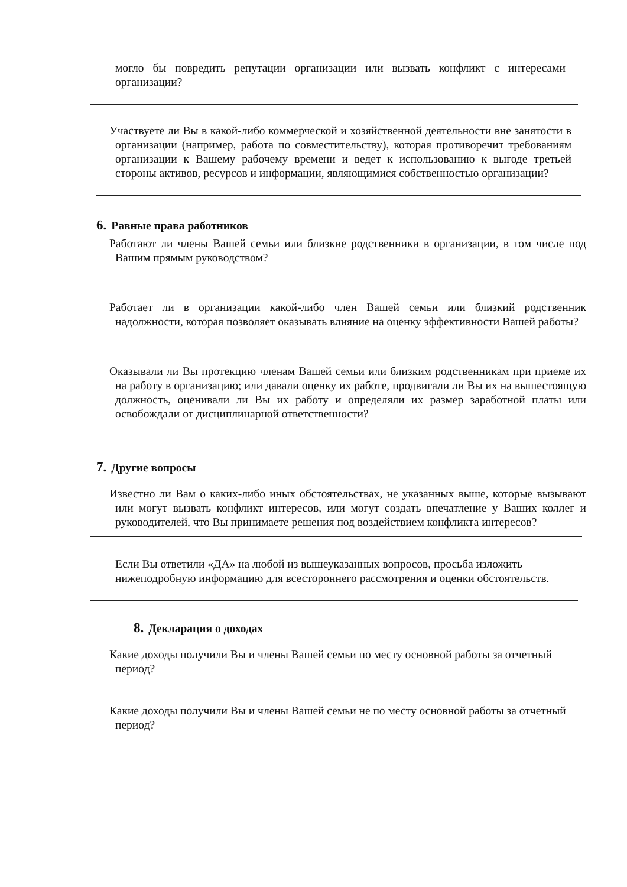могло бы повредить репутации организации или вызвать конфликт с интересами организации?
Участвуете ли Вы в какой-либо коммерческой и хозяйственной деятельности вне занятости в организации (например, работа по совместительству), которая противоречит требованиям организации к Вашему рабочему времени и ведет к использованию к выгоде третьей стороны активов, ресурсов и информации, являющимися собственностью организации?
6. Равные права работников
Работают ли члены Вашей семьи или близкие родственники в организации, в том числе под Вашим прямым руководством?
Работает ли в организации какой-либо член Вашей семьи или близкий родственник надолжности, которая позволяет оказывать влияние на оценку эффективности Вашей работы?
Оказывали ли Вы протекцию членам Вашей семьи или близким родственникам при приеме их на работу в организацию; или давали оценку их работе, продвигали ли Вы их на вышестоящую должность, оценивали ли Вы их работу и определяли их размер заработной платы или освобождали от дисциплинарной ответственности?
7. Другие вопросы
Известно ли Вам о каких-либо иных обстоятельствах, не указанных выше, которые вызывают или могут вызвать конфликт интересов, или могут создать впечатление у Ваших коллег и руководителей, что Вы принимаете решения под воздействием конфликта интересов?
Если Вы ответили «ДА» на любой из вышеуказанных вопросов, просьба изложить нижеподробную информацию для всестороннего рассмотрения и оценки обстоятельств.
8. Декларация о доходах
Какие доходы получили Вы и члены Вашей семьи по месту основной работы за отчетный период?
Какие доходы получили Вы и члены Вашей семьи не по месту основной работы за отчетный период?